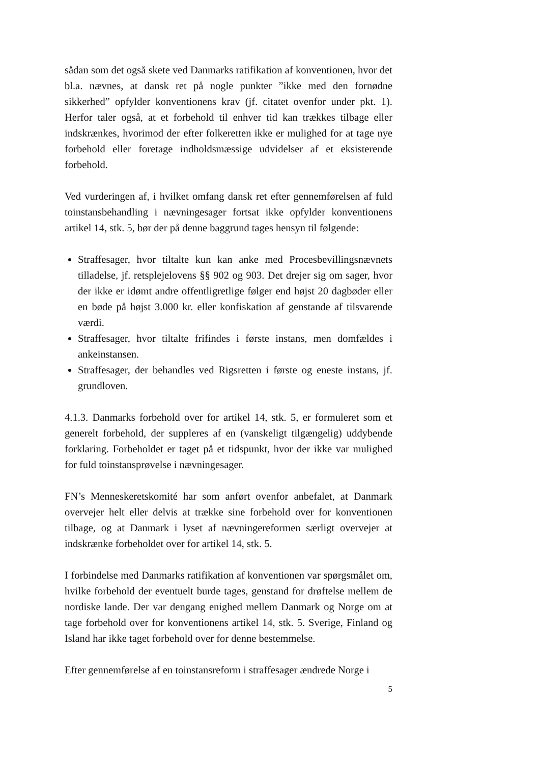sådan som det også skete ved Danmarks ratifikation af konventionen, hvor det bl.a. nævnes, at dansk ret på nogle punkter ”ikke med den fornødne sikkerhed” opfylder konventionens krav (jf. citatet ovenfor under pkt. 1). Herfor taler også, at et forbehold til enhver tid kan trækkes tilbage eller indskrænkes, hvorimod der efter folkeretten ikke er mulighed for at tage nye forbehold eller foretage indholdsmæssige udvidelser af et eksisterende forbehold.
Ved vurderingen af, i hvilket omfang dansk ret efter gennemførelsen af fuld toinstansbehandling i nævningesager fortsat ikke opfylder konventionens artikel 14, stk. 5, bør der på denne baggrund tages hensyn til følgende:
Straffesager, hvor tiltalte kun kan anke med Procesbevillingsnævnets tilladelse, jf. retsplejelovens §§ 902 og 903. Det drejer sig om sager, hvor der ikke er idømt andre offentligretlige følger end højst 20 dagbøder eller en bøde på højst 3.000 kr. eller konfiskation af genstande af tilsvarende værdi.
Straffesager, hvor tiltalte frifindes i første instans, men domfældes i ankeinstansen.
Straffesager, der behandles ved Rigsretten i første og eneste instans, jf. grundloven.
4.1.3. Danmarks forbehold over for artikel 14, stk. 5, er formuleret som et generelt forbehold, der suppleres af en (vanskeligt tilgængelig) uddybende forklaring. Forbeholdet er taget på et tidspunkt, hvor der ikke var mulighed for fuld toinstansprøvelse i nævningesager.
FN’s Menneskeretskomité har som anført ovenfor anbefalet, at Danmark overvejer helt eller delvis at trække sine forbehold over for konventionen tilbage, og at Danmark i lyset af nævningereformen særligt overvejer at indskrænke forbeholdet over for artikel 14, stk. 5.
I forbindelse med Danmarks ratifikation af konventionen var spørgsmålet om, hvilke forbehold der eventuelt burde tages, genstand for drøftelse mellem de nordiske lande. Der var dengang enighed mellem Danmark og Norge om at tage forbehold over for konventionens artikel 14, stk. 5. Sverige, Finland og Island har ikke taget forbehold over for denne bestemmelse.
Efter gennemførelse af en toinstansreform i straffesager ændrede Norge i
5